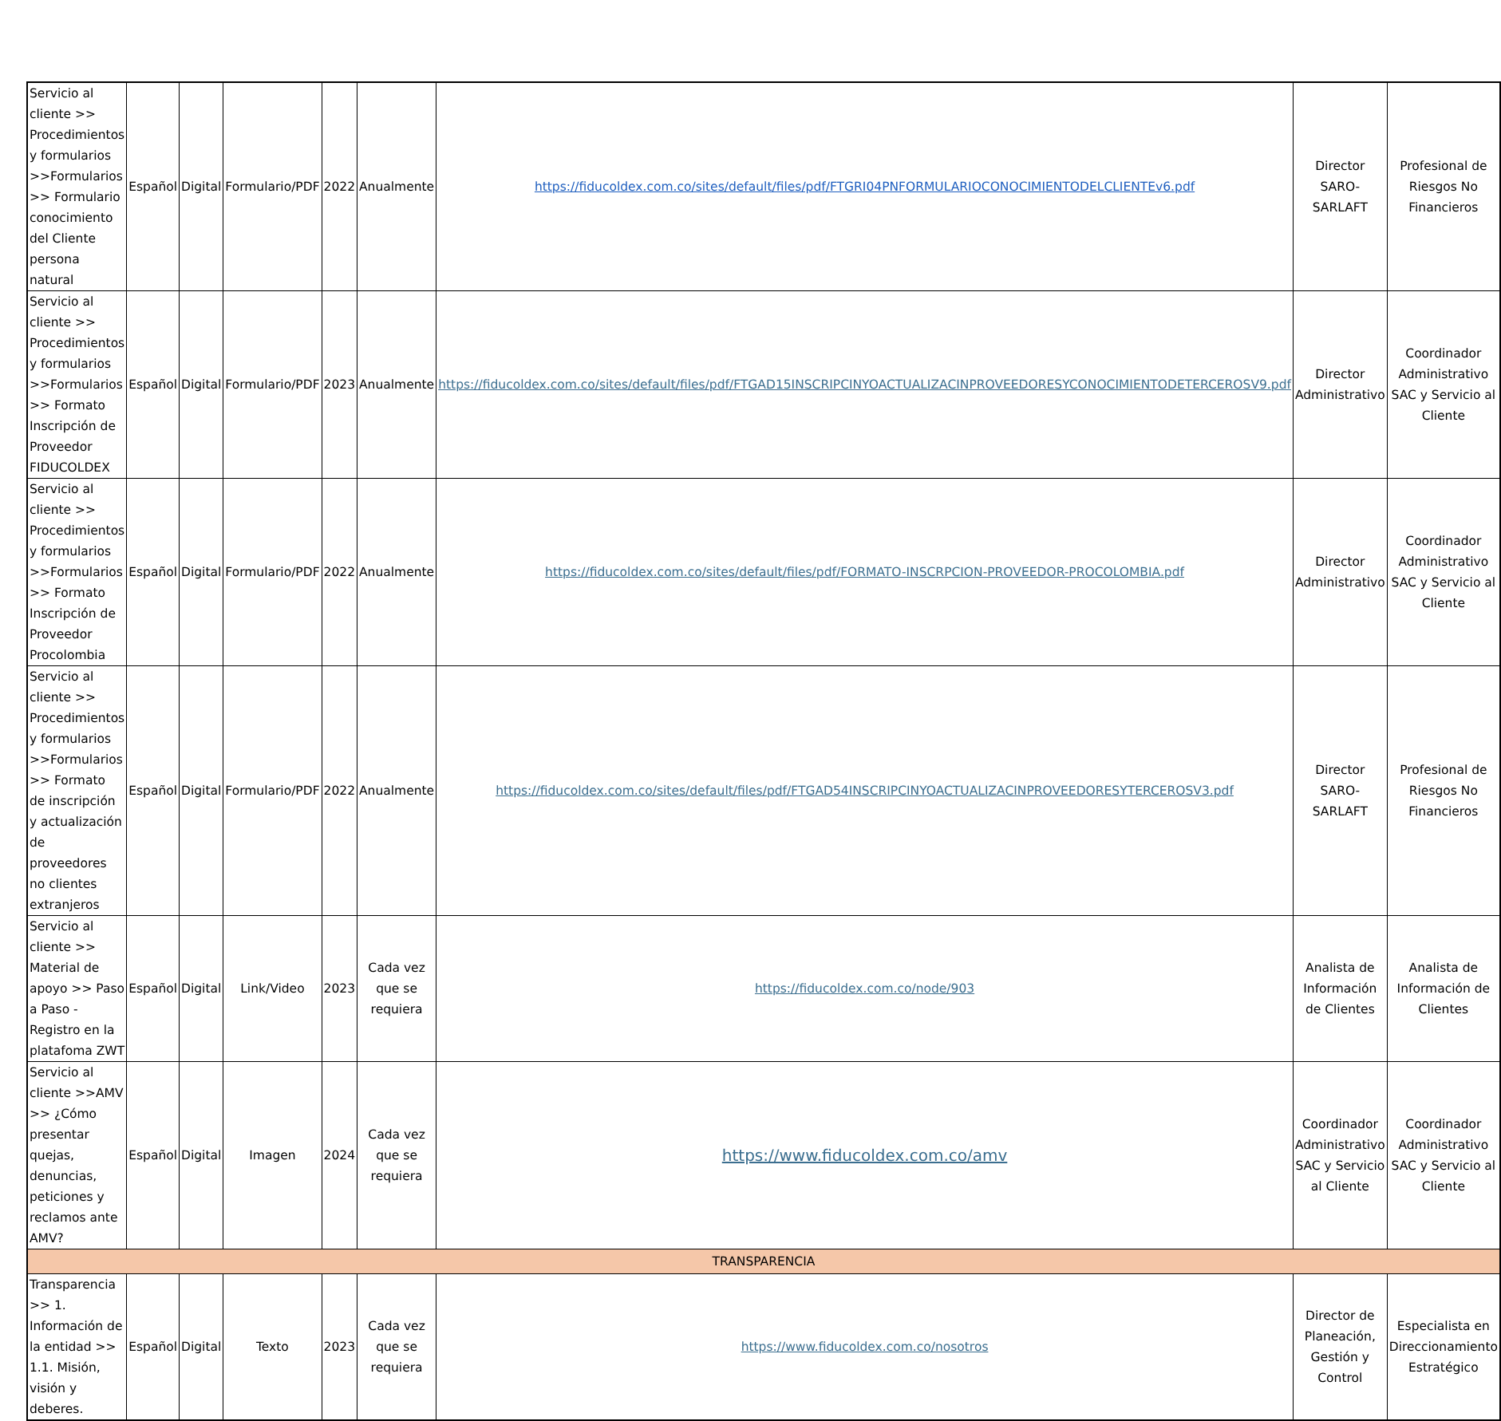| Servicio al cliente >> Procedimientos y formularios >>Formularios >> Formulario conocimiento del Cliente persona natural | Español | Digital | Formulario/PDF | 2022 | Anualmente | https://fiducoldex.com.co/sites/default/files/pdf/FTGRI04PNFORMULARIOCONOCIMIENTODELCLIENTEv6.pdf | Director SARO-SARLAFT | Profesional de Riesgos No Financieros |
| Servicio al cliente >> Procedimientos y formularios >>Formularios >> Formato Inscripción de Proveedor FIDUCOLDEX | Español | Digital | Formulario/PDF | 2023 | Anualmente | https://fiducoldex.com.co/sites/default/files/pdf/FTGAD15INSCRIPCINYOACTUALIZACINPROVEEDORESYCONOCIMIENTODETERCEROSV9.pdf | Director Administrativo | Coordinador Administrativo SAC y Servicio al Cliente |
| Servicio al cliente >> Procedimientos y formularios >>Formularios >> Formato Inscripción de Proveedor Procolombia | Español | Digital | Formulario/PDF | 2022 | Anualmente | https://fiducoldex.com.co/sites/default/files/pdf/FORMATO-INSCRPCION-PROVEEDOR-PROCOLOMBIA.pdf | Director Administrativo | Coordinador Administrativo SAC y Servicio al Cliente |
| Servicio al cliente >> Procedimientos y formularios >>Formularios >> Formato de inscripción y actualización de proveedores no clientes extranjeros | Español | Digital | Formulario/PDF | 2022 | Anualmente | https://fiducoldex.com.co/sites/default/files/pdf/FTGAD54INSCRIPCINYOACTUALIZACINPROVEEDORESYTERCEROSV3.pdf | Director SARO-SARLAFT | Profesional de Riesgos No Financieros |
| Servicio al cliente >> Material de apoyo >> Paso a Paso - Registro en la platafoma ZWT | Español | Digital | Link/Video | 2023 | Cada vez que se requiera | https://fiducoldex.com.co/node/903 | Analista de Información de Clientes | Analista de Información de Clientes |
| Servicio al cliente >>AMV >> ¿Cómo presentar quejas, denuncias, peticiones y reclamos ante AMV? | Español | Digital | Imagen | 2024 | Cada vez que se requiera | https://www.fiducoldex.com.co/amv | Coordinador Administrativo SAC y Servicio al Cliente | Coordinador Administrativo SAC y Servicio al Cliente |
| TRANSPARENCIA | | | | | | | | |
| Transparencia >> 1. Información de la entidad >> 1.1. Misión, visión y deberes. | Español | Digital | Texto | 2023 | Cada vez que se requiera | https://www.fiducoldex.com.co/nosotros | Director de Planeación, Gestión y Control | Especialista en Direccionamiento Estratégico |